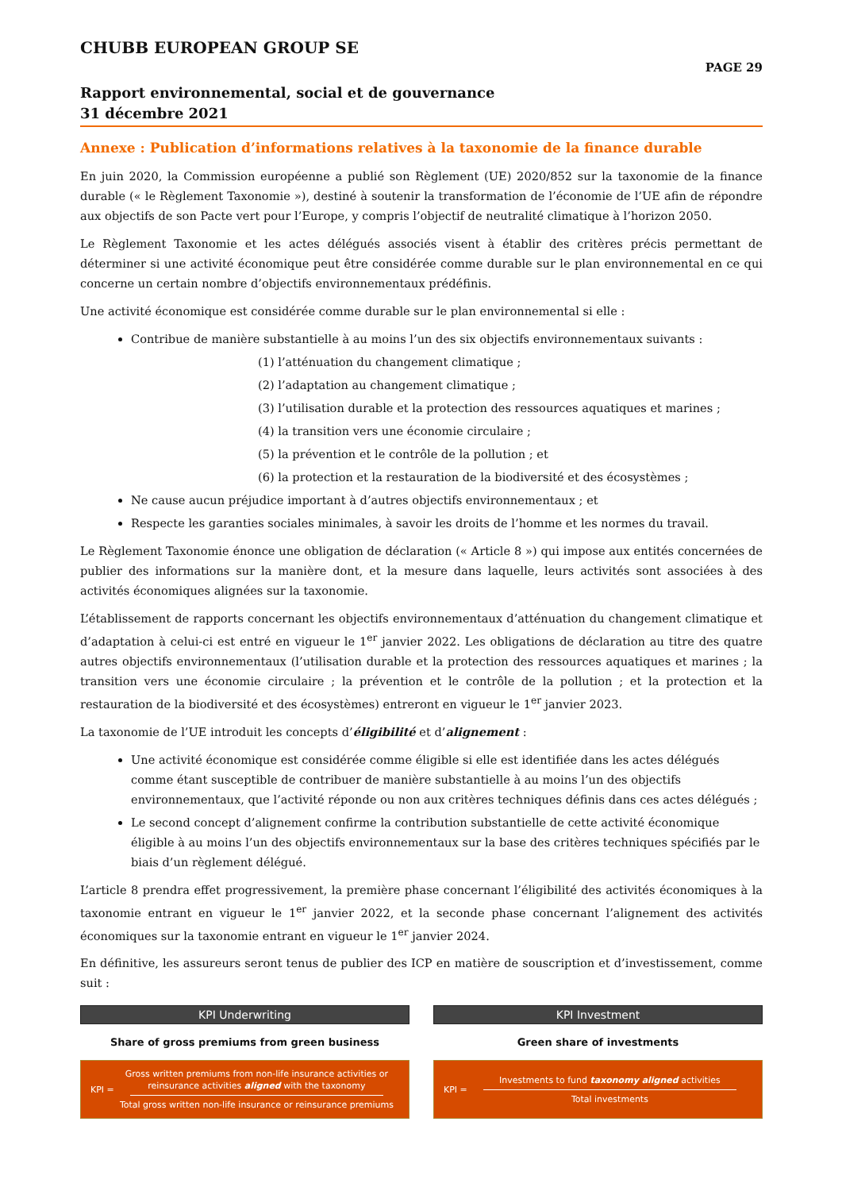CHUBB EUROPEAN GROUP SE
PAGE 29
Rapport environnemental, social et de gouvernance
31 décembre 2021
Annexe : Publication d’informations relatives à la taxonomie de la finance durable
En juin 2020, la Commission européenne a publié son Règlement (UE) 2020/852 sur la taxonomie de la finance durable (« le Règlement Taxonomie »), destiné à soutenir la transformation de l’économie de l’UE afin de répondre aux objectifs de son Pacte vert pour l’Europe, y compris l’objectif de neutralité climatique à l’horizon 2050.
Le Règlement Taxonomie et les actes délégués associés visent à établir des critères précis permettant de déterminer si une activité économique peut être considérée comme durable sur le plan environnemental en ce qui concerne un certain nombre d’objectifs environnementaux prédéfinis.
Une activité économique est considérée comme durable sur le plan environnemental si elle :
Contribue de manière substantielle à au moins l’un des six objectifs environnementaux suivants :
(1) l’atténuation du changement climatique ;
(2) l’adaptation au changement climatique ;
(3) l’utilisation durable et la protection des ressources aquatiques et marines ;
(4) la transition vers une économie circulaire ;
(5) la prévention et le contrôle de la pollution ; et
(6) la protection et la restauration de la biodiversité et des écosystèmes ;
Ne cause aucun préjudice important à d’autres objectifs environnementaux ; et
Respecte les garanties sociales minimales, à savoir les droits de l’homme et les normes du travail.
Le Règlement Taxonomie énonce une obligation de déclaration (« Article 8 ») qui impose aux entités concernées de publier des informations sur la manière dont, et la mesure dans laquelle, leurs activités sont associées à des activités économiques alignées sur la taxonomie.
L’établissement de rapports concernant les objectifs environnementaux d’atténuation du changement climatique et d’adaptation à celui-ci est entré en vigueur le 1<sup>er</sup> janvier 2022. Les obligations de déclaration au titre des quatre autres objectifs environnementaux (l’utilisation durable et la protection des ressources aquatiques et marines ; la transition vers une économie circulaire ; la prévention et le contrôle de la pollution ; et la protection et la restauration de la biodiversité et des écosystèmes) entreront en vigueur le 1<sup>er</sup> janvier 2023.
La taxonomie de l’UE introduit les concepts d’éligibilité et d’alignement :
Une activité économique est considérée comme éligible si elle est identifiée dans les actes délégués comme étant susceptible de contribuer de manière substantielle à au moins l’un des objectifs environnementaux, que l’activité réponde ou non aux critères techniques définis dans ces actes délégués ;
Le second concept d’alignement confirme la contribution substantielle de cette activité économique éligible à au moins l’un des objectifs environnementaux sur la base des critères techniques spécifiés par le biais d’un règlement délégué.
L’article 8 prendra effet progressivement, la première phase concernant l’éligibilité des activités économiques à la taxonomie entrant en vigueur le 1<sup>er</sup> janvier 2022, et la seconde phase concernant l’alignement des activités économiques sur la taxonomie entrant en vigueur le 1<sup>er</sup> janvier 2024.
En définitive, les assureurs seront tenus de publier des ICP en matière de souscription et d’investissement, comme suit :
KPI Underwriting
Share of gross premiums from green business
KPI =
Gross written premiums from non-life insurance activities or reinsurance activities aligned with the taxonomy
Total gross written non-life insurance or reinsurance premiums
KPI Investment
Green share of investments
KPI =
Investments to fund taxonomy aligned activities
Total investments